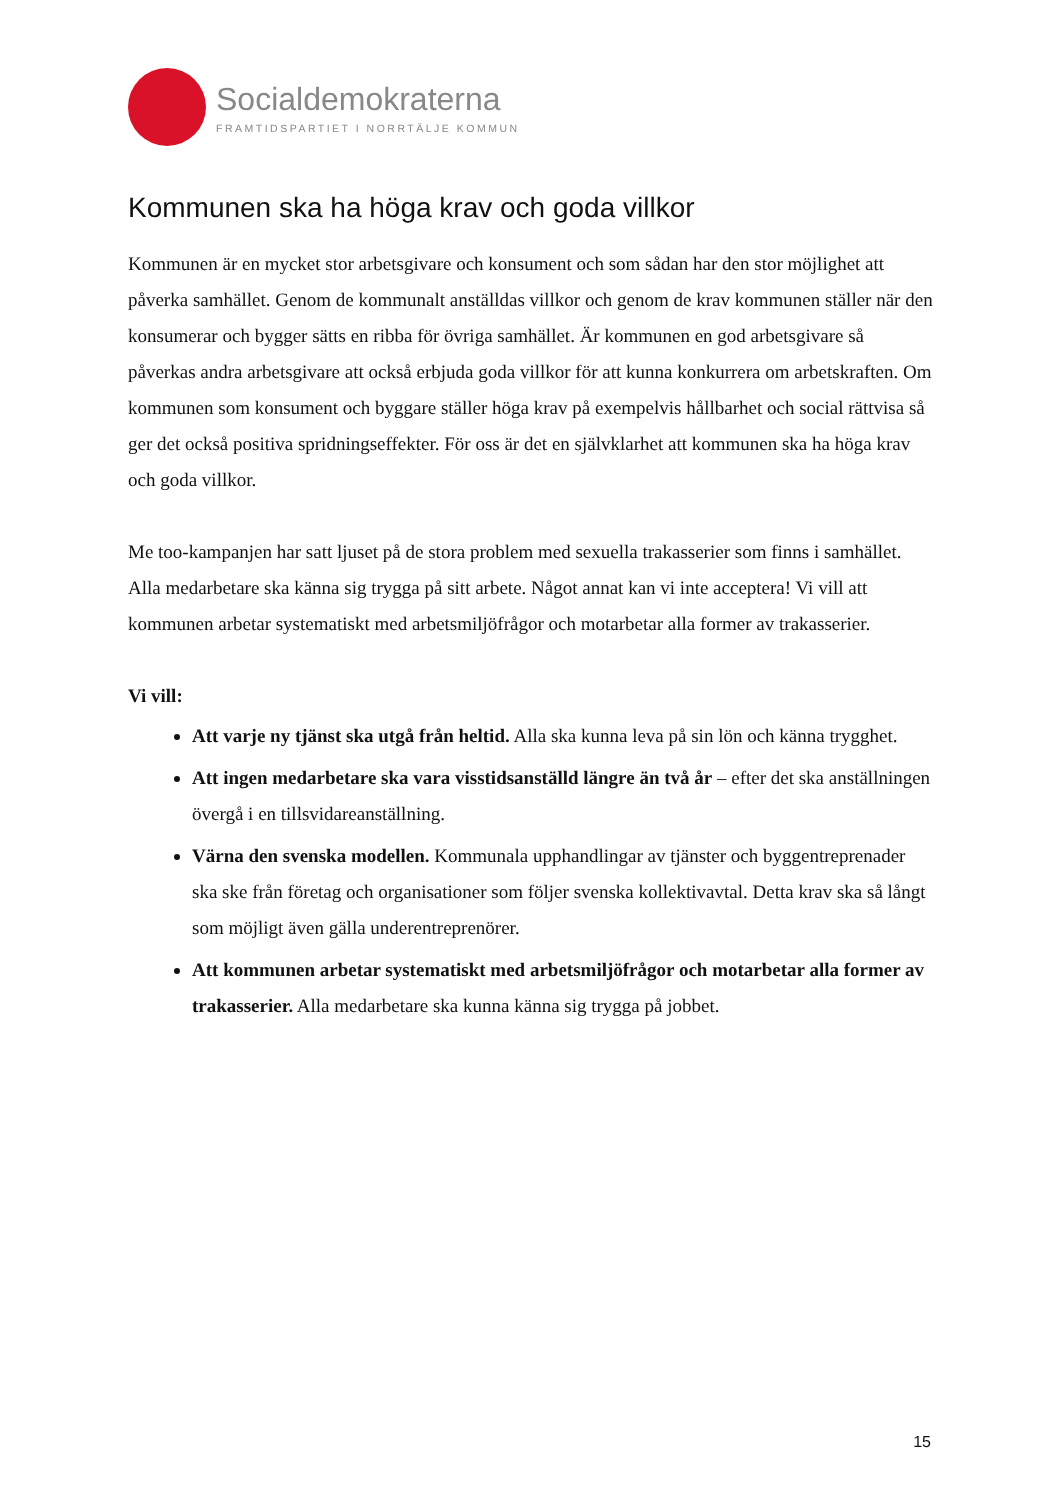Socialdemokraterna
FRAMTIDSPARTIET I NORRTÄLJE KOMMUN
Kommunen ska ha höga krav och goda villkor
Kommunen är en mycket stor arbetsgivare och konsument och som sådan har den stor möjlighet att påverka samhället. Genom de kommunalt anställdas villkor och genom de krav kommunen ställer när den konsumerar och bygger sätts en ribba för övriga samhället. Är kommunen en god arbetsgivare så påverkas andra arbetsgivare att också erbjuda goda villkor för att kunna konkurrera om arbetskraften. Om kommunen som konsument och byggare ställer höga krav på exempelvis hållbarhet och social rättvisa så ger det också positiva spridningseffekter. För oss är det en självklarhet att kommunen ska ha höga krav och goda villkor.
Me too-kampanjen har satt ljuset på de stora problem med sexuella trakasserier som finns i samhället. Alla medarbetare ska känna sig trygga på sitt arbete. Något annat kan vi inte acceptera! Vi vill att kommunen arbetar systematiskt med arbetsmiljöfrågor och motarbetar alla former av trakasserier.
Vi vill:
Att varje ny tjänst ska utgå från heltid. Alla ska kunna leva på sin lön och känna trygghet.
Att ingen medarbetare ska vara visstidsanställd längre än två år – efter det ska anställningen övergå i en tillsvidareanställning.
Värna den svenska modellen. Kommunala upphandlingar av tjänster och byggentreprenader ska ske från företag och organisationer som följer svenska kollektivavtal. Detta krav ska så långt som möjligt även gälla underentreprenörer.
Att kommunen arbetar systematiskt med arbetsmiljöfrågor och motarbetar alla former av trakasserier. Alla medarbetare ska kunna känna sig trygga på jobbet.
15